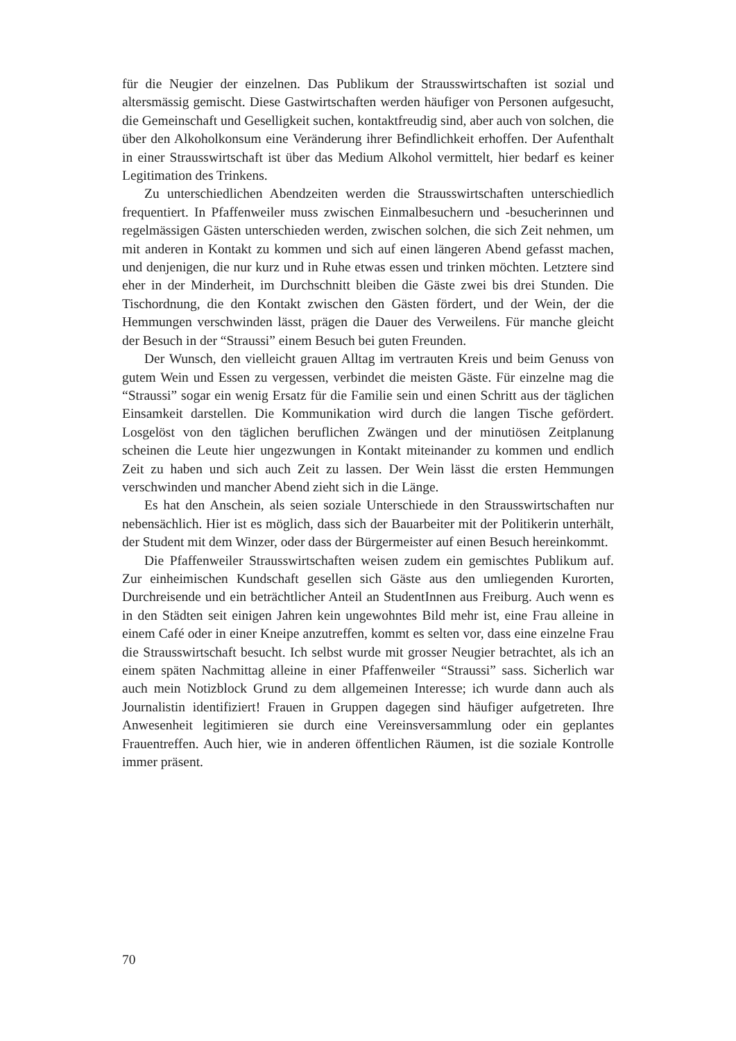für die Neugier der einzelnen. Das Publikum der Strausswirtschaften ist sozial und altersmässig gemischt. Diese Gastwirtschaften werden häufiger von Personen aufgesucht, die Gemeinschaft und Geselligkeit suchen, kontaktfreudig sind, aber auch von solchen, die über den Alkoholkonsum eine Veränderung ihrer Befindlichkeit erhoffen. Der Aufenthalt in einer Strausswirtschaft ist über das Medium Alkohol vermittelt, hier bedarf es keiner Legitimation des Trinkens.
Zu unterschiedlichen Abendzeiten werden die Strausswirtschaften unterschiedlich frequentiert. In Pfaffenweiler muss zwischen Einmalbesuchern und -besucherinnen und regelmässigen Gästen unterschieden werden, zwischen solchen, die sich Zeit nehmen, um mit anderen in Kontakt zu kommen und sich auf einen längeren Abend gefasst machen, und denjenigen, die nur kurz und in Ruhe etwas essen und trinken möchten. Letztere sind eher in der Minderheit, im Durchschnitt bleiben die Gäste zwei bis drei Stunden. Die Tischordnung, die den Kontakt zwischen den Gästen fördert, und der Wein, der die Hemmungen verschwinden lässt, prägen die Dauer des Verweilens. Für manche gleicht der Besuch in der “Straussi” einem Besuch bei guten Freunden.
Der Wunsch, den vielleicht grauen Alltag im vertrauten Kreis und beim Genuss von gutem Wein und Essen zu vergessen, verbindet die meisten Gäste. Für einzelne mag die “Straussi” sogar ein wenig Ersatz für die Familie sein und einen Schritt aus der täglichen Einsamkeit darstellen. Die Kommunikation wird durch die langen Tische gefördert. Losgelöst von den täglichen beruflichen Zwängen und der minutiösen Zeitplanung scheinen die Leute hier ungezwungen in Kontakt miteinander zu kommen und endlich Zeit zu haben und sich auch Zeit zu lassen. Der Wein lässt die ersten Hemmungen verschwinden und mancher Abend zieht sich in die Länge.
Es hat den Anschein, als seien soziale Unterschiede in den Strausswirtschaften nur nebensächlich. Hier ist es möglich, dass sich der Bauarbeiter mit der Politikerin unterhält, der Student mit dem Winzer, oder dass der Bürgermeister auf einen Besuch hereinkommt.
Die Pfaffenweiler Strausswirtschaften weisen zudem ein gemischtes Publikum auf. Zur einheimischen Kundschaft gesellen sich Gäste aus den umliegenden Kurorten, Durchreisende und ein beträchtlicher Anteil an StudentInnen aus Freiburg. Auch wenn es in den Städten seit einigen Jahren kein ungewohntes Bild mehr ist, eine Frau alleine in einem Café oder in einer Kneipe anzutreffen, kommt es selten vor, dass eine einzelne Frau die Strausswirtschaft besucht. Ich selbst wurde mit grosser Neugier betrachtet, als ich an einem späten Nachmittag alleine in einer Pfaffenweiler “Straussi” sass. Sicherlich war auch mein Notizblock Grund zu dem allgemeinen Interesse; ich wurde dann auch als Journalistin identifiziert! Frauen in Gruppen dagegen sind häufiger aufgetreten. Ihre Anwesenheit legitimieren sie durch eine Vereinsversammlung oder ein geplantes Frauentreffen. Auch hier, wie in anderen öffentlichen Räumen, ist die soziale Kontrolle immer präsent.
70